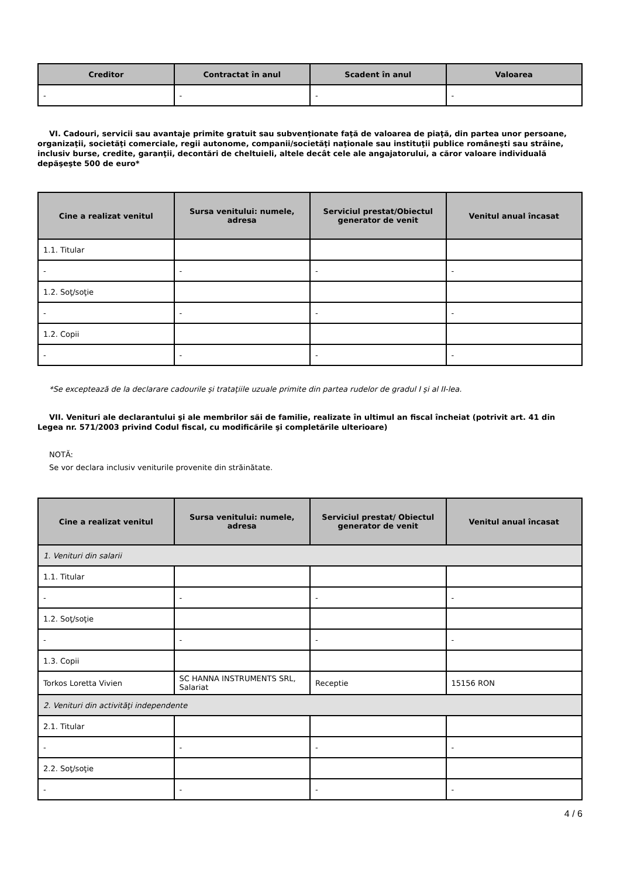| Creditor | Contractat în anul | Scadent în anul | Valoarea |
| --- | --- | --- | --- |
| - | - | - | - |
VI. Cadouri, servicii sau avantaje primite gratuit sau subvenţionate faţă de valoarea de piaţă, din partea unor persoane, organizaţii, societăţi comerciale, regii autonome, companii/societăţi naţionale sau instituţii publice româneşti sau străine, inclusiv burse, credite, garanţii, decontări de cheltuieli, altele decât cele ale angajatorului, a căror valoare individuală depăşeşte 500 de euro*
| Cine a realizat venitul | Sursa venitului: numele, adresa | Serviciul prestat/Obiectul generator de venit | Venitul anual încasat |
| --- | --- | --- | --- |
| 1.1. Titular | | | |
| - | - | - | - |
| 1.2. Soţ/soţie | | | |
| - | - | - | - |
| 1.2. Copii | | | |
| - | - | - | - |
*Se exceptează de la declarare cadourile şi trataţiile uzuale primite din partea rudelor de gradul I şi al II-lea.
VII. Venituri ale declarantului şi ale membrilor săi de familie, realizate în ultimul an fiscal încheiat (potrivit art. 41 din Legea nr. 571/2003 privind Codul fiscal, cu modificările şi completările ulterioare)
NOTĂ:
Se vor declara inclusiv veniturile provenite din străinătate.
| Cine a realizat venitul | Sursa venitului: numele, adresa | Serviciul prestat/ Obiectul generator de venit | Venitul anual încasat |
| --- | --- | --- | --- |
| 1. Venituri din salarii | | | |
| 1.1. Titular | | | |
| - | - | - | - |
| 1.2. Soţ/soţie | | | |
| - | - | - | - |
| 1.3. Copii | | | |
| Torkos Loretta Vivien | SC HANNA INSTRUMENTS SRL, Salariat | Receptie | 15156 RON |
| 2. Venituri din activităţi independente | | | |
| 2.1. Titular | | | |
| - | - | - | - |
| 2.2. Soţ/soţie | | | |
| - | - | - | - |
4 / 6